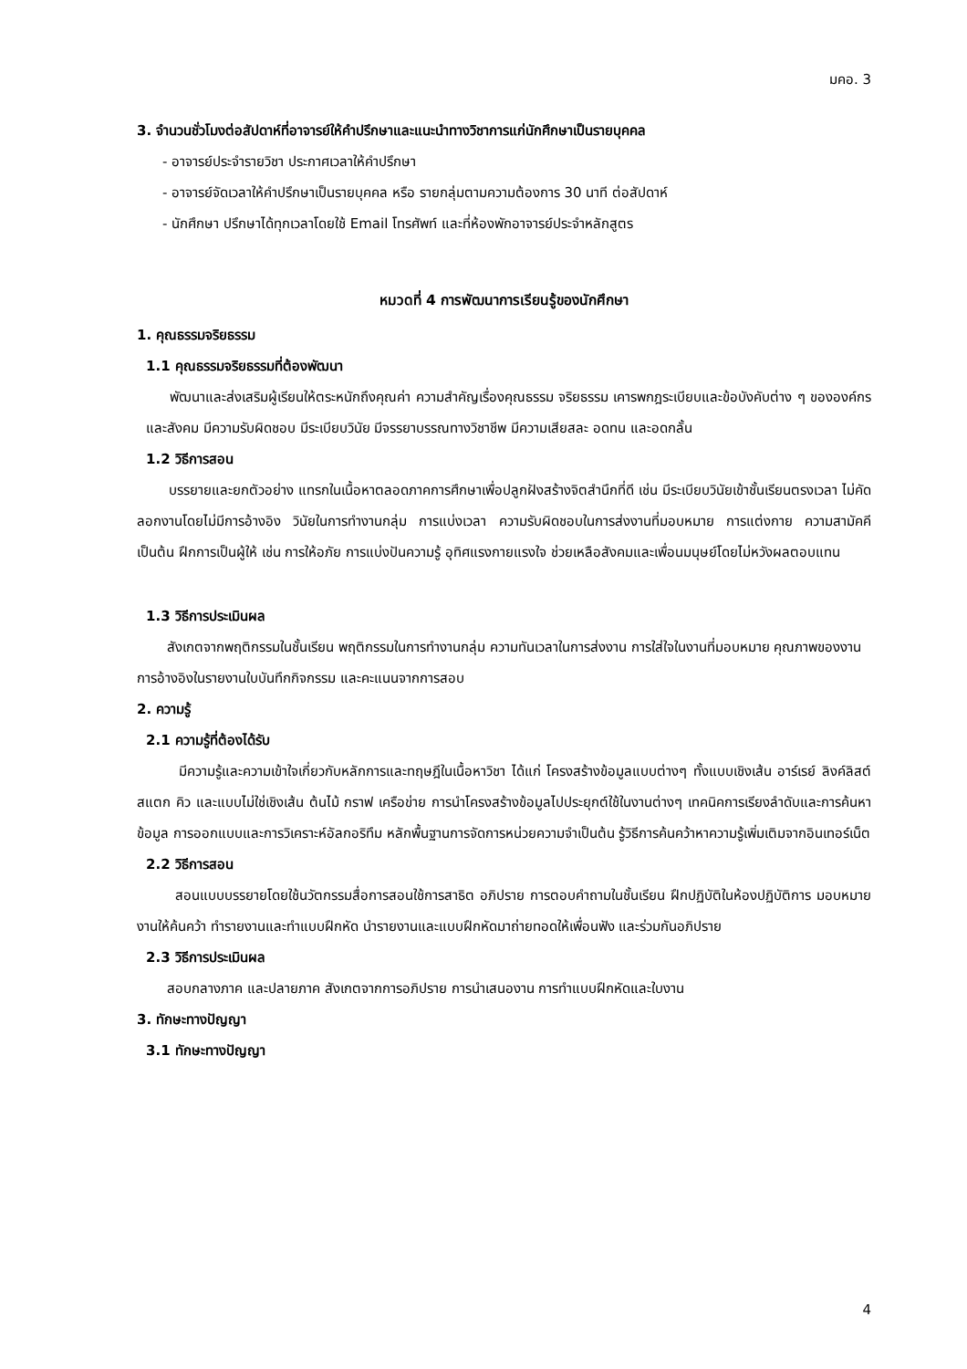มคอ. 3
3. จำนวนชั่วโมงต่อสัปดาห์ที่อาจารย์ให้คำปรึกษาและแนะนำทางวิชาการแก่นักศึกษาเป็นรายบุคคล
- อาจารย์ประจำรายวิชา ประกาศเวลาให้คำปรึกษา
- อาจารย์จัดเวลาให้คำปรึกษาเป็นรายบุคคล หรือ รายกลุ่มตามความต้องการ 30 นาที ต่อสัปดาห์
- นักศึกษา ปรึกษาได้ทุกเวลาโดยใช้ Email โทรศัพท์ และที่ห้องพักอาจารย์ประจำหลักสูตร
หมวดที่ 4 การพัฒนาการเรียนรู้ของนักศึกษา
1. คุณธรรมจริยธรรม
1.1 คุณธรรมจริยธรรมที่ต้องพัฒนา
พัฒนาและส่งเสริมผู้เรียนให้ตระหนักถึงคุณค่า ความสำคัญเรื่องคุณธรรม จริยธรรม เคารพกฎระเบียบและข้อบังคับต่าง ๆ ขององค์กรและสังคม มีความรับผิดชอบ มีระเบียบวินัย มีจรรยาบรรณทางวิชาชีพ มีความเสียสละ อดทน และอดกลั้น
1.2 วิธีการสอน
บรรยายและยกตัวอย่าง แทรกในเนื้อหาตลอดภาคการศึกษาเพื่อปลูกฝังสร้างจิตสำนึกที่ดี เช่น มีระเบียบวินัยเข้าชั้นเรียนตรงเวลา ไม่คัดลอกงานโดยไม่มีการอ้างอิง วินัยในการทำงานกลุ่ม การแบ่งเวลา ความรับผิดชอบในการส่งงานที่มอบหมาย การแต่งกาย ความสามัคคี เป็นต้น ฝึกการเป็นผู้ให้ เช่น การให้อภัย การแบ่งปันความรู้ อุทิศแรงกายแรงใจ ช่วยเหลือสังคมและเพื่อนมนุษย์โดยไม่หวังผลตอบแทน
1.3 วิธีการประเมินผล
สังเกตจากพฤติกรรมในชั้นเรียน พฤติกรรมในการทำงานกลุ่ม ความทันเวลาในการส่งงาน การใส่ใจในงานที่มอบหมาย คุณภาพของงาน การอ้างอิงในรายงานใบบันทึกกิจกรรม และคะแนนจากการสอบ
2. ความรู้
2.1 ความรู้ที่ต้องได้รับ
มีความรู้และความเข้าใจเกี่ยวกับหลักการและทฤษฎีในเนื้อหาวิชา ได้แก่ โครงสร้างข้อมูลแบบต่างๆ ทั้งแบบเชิงเส้น อาร์เรย์ ลิงค์ลิสต์ สแตก คิว และแบบไม่ใช่เชิงเส้น ต้นไม้ กราฟ เครือข่าย การนำโครงสร้างข้อมูลไปประยุกต์ใช้ในงานต่างๆ เทคนิคการเรียงลำดับและการค้นหาข้อมูล การออกแบบและการวิเคราะห์อัลกอริทึม หลักพื้นฐานการจัดการหน่วยความจำเป็นต้น รู้วิธีการค้นคว้าหาความรู้เพิ่มเติมจากอินเทอร์เน็ต
2.2 วิธีการสอน
สอนแบบบรรยายโดยใช้นวัตกรรมสื่อการสอนใช้การสาธิต อภิปราย การตอบคำถามในชั้นเรียน ฝึกปฏิบัติในห้องปฏิบัติการ มอบหมายงานให้ค้นคว้า ทำรายงานและทำแบบฝึกหัด นำรายงานและแบบฝึกหัดมาถ่ายทอดให้เพื่อนฟัง และร่วมกันอภิปราย
2.3 วิธีการประเมินผล
สอบกลางภาค และปลายภาค สังเกตจากการอภิปราย การนำเสนองาน การทำแบบฝึกหัดและใบงาน
3. ทักษะทางปัญญา
3.1 ทักษะทางปัญญา
4